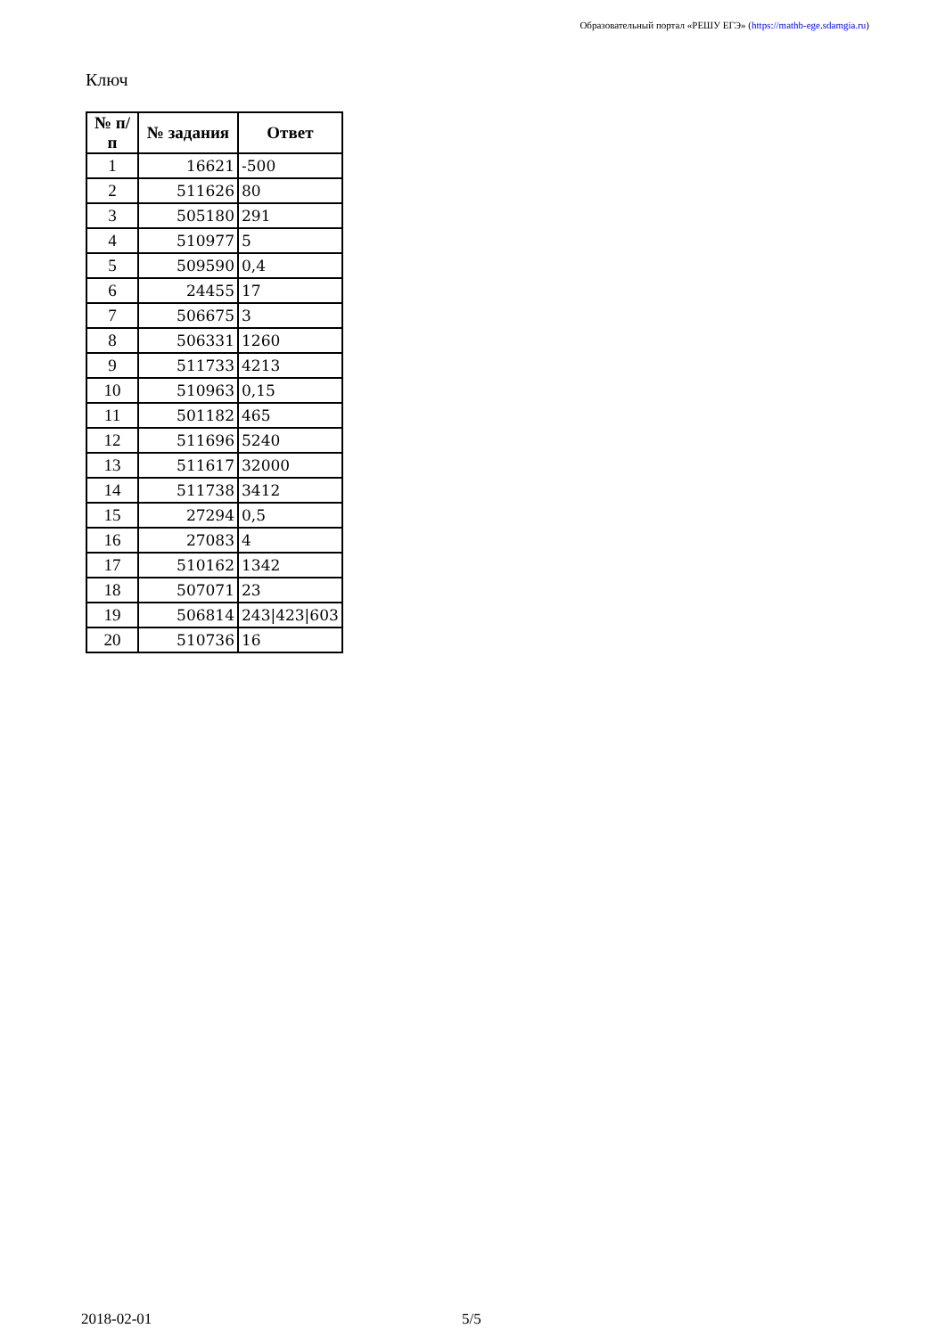Образовательный портал «РЕШУ ЕГЭ» (https://mathb-ege.sdamgia.ru)
Ключ
| № п/п | № задания | Ответ |
| --- | --- | --- |
| 1 | 16621 | -500 |
| 2 | 511626 | 80 |
| 3 | 505180 | 291 |
| 4 | 510977 | 5 |
| 5 | 509590 | 0,4 |
| 6 | 24455 | 17 |
| 7 | 506675 | 3 |
| 8 | 506331 | 1260 |
| 9 | 511733 | 4213 |
| 10 | 510963 | 0,15 |
| 11 | 501182 | 465 |
| 12 | 511696 | 5240 |
| 13 | 511617 | 32000 |
| 14 | 511738 | 3412 |
| 15 | 27294 | 0,5 |
| 16 | 27083 | 4 |
| 17 | 510162 | 1342 |
| 18 | 507071 | 23 |
| 19 | 506814 | 243/423/603 |
| 20 | 510736 | 16 |
2018-02-01 5/5